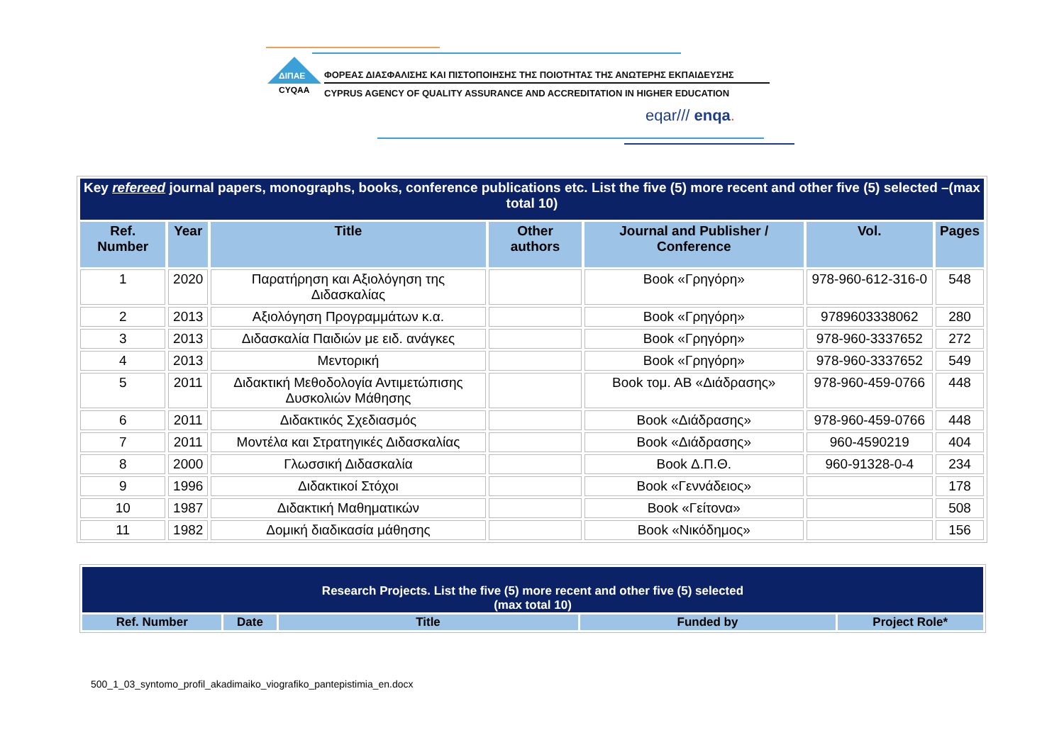ΔΙΠΑΕ
CYQAA
ΦΟΡΕΑΣ ΔΙΑΣΦΑΛΙΣΗΣ ΚΑΙ ΠΙΣΤΟΠΟΙΗΣΗΣ ΤΗΣ ΠΟΙΟΤΗΤΑΣ ΤΗΣ ΑΝΩΤΕΡΗΣ ΕΚΠΑΙΔΕΥΣΗΣ
CYPRUS AGENCY OF QUALITY ASSURANCE AND ACCREDITATION IN HIGHER EDUCATION
eqar/// enqa.
| Key refereed journal papers, monographs, books, conference publications etc. List the five (5) more recent and other five (5) selected –(max total 10) | | | | | | |
| Ref. Number | Year | Title | Other authors | Journal and Publisher / Conference | Vol. | Pages |
| 1 | 2020 | Παρατήρηση και Αξιολόγηση της Διδασκαλίας | | Book «Γρηγόρη» | 978-960-612-316-0 | 548 |
| 2 | 2013 | Αξιολόγηση Προγραμμάτων κ.α. | | Book «Γρηγόρη» | 9789603338062 | 280 |
| 3 | 2013 | Διδασκαλία Παιδιών με ειδ. ανάγκες | | Book «Γρηγόρη» | 978-960-3337652 | 272 |
| 4 | 2013 | Μεντορική | | Book «Γρηγόρη» | 978-960-3337652 | 549 |
| 5 | 2011 | Διδακτική Μεθοδολογία Αντιμετώπισης Δυσκολιών Μάθησης | | Book τομ. ΑΒ «Διάδρασης» | 978-960-459-0766 | 448 |
| 6 | 2011 | Διδακτικός Σχεδιασμός | | Book «Διάδρασης» | 978-960-459-0766 | 448 |
| 7 | 2011 | Μοντέλα και Στρατηγικές Διδασκαλίας | | Book «Διάδρασης» | 960-4590219 | 404 |
| 8 | 2000 | Γλωσσική Διδασκαλία | | Book Δ.Π.Θ. | 960-91328-0-4 | 234 |
| 9 | 1996 | Διδακτικοί Στόχοι | | Book «Γεννάδειος» | | 178 |
| 10 | 1987 | Διδακτική Μαθηματικών | | Book «Γείτονα» | | 508 |
| 11 | 1982 | Δομική διαδικασία μάθησης | | Book «Νικόδημος» | | 156 |
| Research Projects. List the five (5) more recent and other five (5) selected (max total 10) | | | | |
| Ref. Number | Date | Title | Funded by | Project Role* |
500_1_03_syntomo_profil_akadimaiko_viografiko_pantepistimia_en.docx